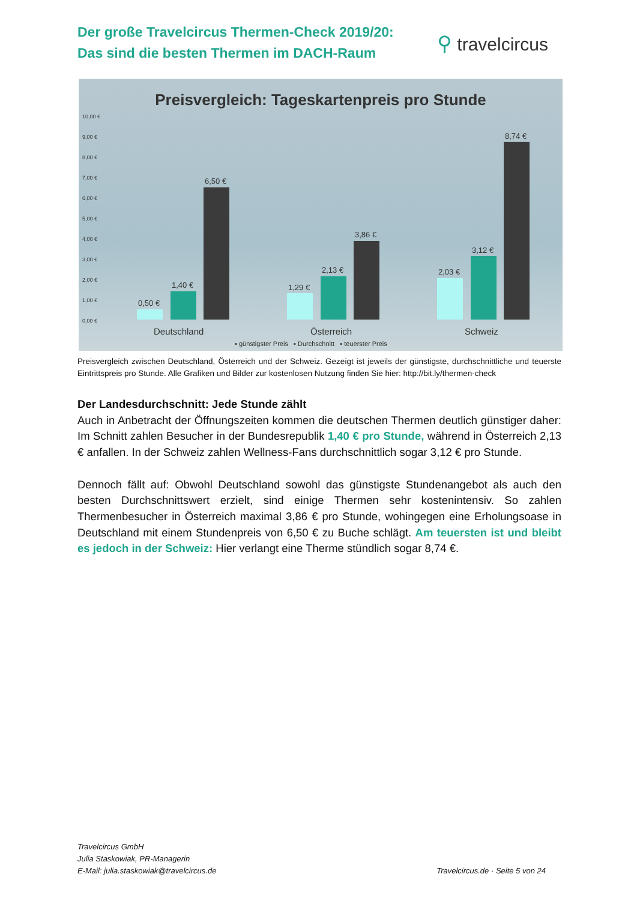Der große Travelcircus Thermen-Check 2019/20:
Das sind die besten Thermen im DACH-Raum
⚲ travelcircus
Preisvergleich: Tageskartenpreis pro Stunde
10,00 €
9,00 €
8,00 €
7,00 €
6,00 €
5,00 €
4,00 €
3,00 €
2,00 €
1,00 €
0,00 €
0,50 €
1,40 €
6,50 €
1,29 €
2,13 €
3,86 €
2,03 €
3,12 €
8,74 €
Deutschland Österreich Schweiz
▪ günstigster Preis ▪ Durchschnitt ▪ teuerster Preis
Preisvergleich zwischen Deutschland, Österreich und der Schweiz. Gezeigt ist jeweils der günstigste, durchschnittliche und teuerste Eintrittspreis pro Stunde. Alle Grafiken und Bilder zur kostenlosen Nutzung finden Sie hier: http://bit.ly/thermen-check
Der Landesdurchschnitt: Jede Stunde zählt
Auch in Anbetracht der Öffnungszeiten kommen die deutschen Thermen deutlich günstiger daher: Im Schnitt zahlen Besucher in der Bundesrepublik 1,40 € pro Stunde, während in Österreich 2,13 € anfallen. In der Schweiz zahlen Wellness-Fans durchschnittlich sogar 3,12 € pro Stunde.
Dennoch fällt auf: Obwohl Deutschland sowohl das günstigste Stundenangebot als auch den besten Durchschnittswert erzielt, sind einige Thermen sehr kostenintensiv. So zahlen Thermenbesucher in Österreich maximal 3,86 € pro Stunde, wohingegen eine Erholungsoase in Deutschland mit einem Stundenpreis von 6,50 € zu Buche schlägt. Am teuersten ist und bleibt es jedoch in der Schweiz: Hier verlangt eine Therme stündlich sogar 8,74 €.
Travelcircus GmbH
Julia Staskowiak, PR-Managerin
E-Mail: julia.staskowiak@travelcircus.de Travelcircus.de · Seite 5 von 24